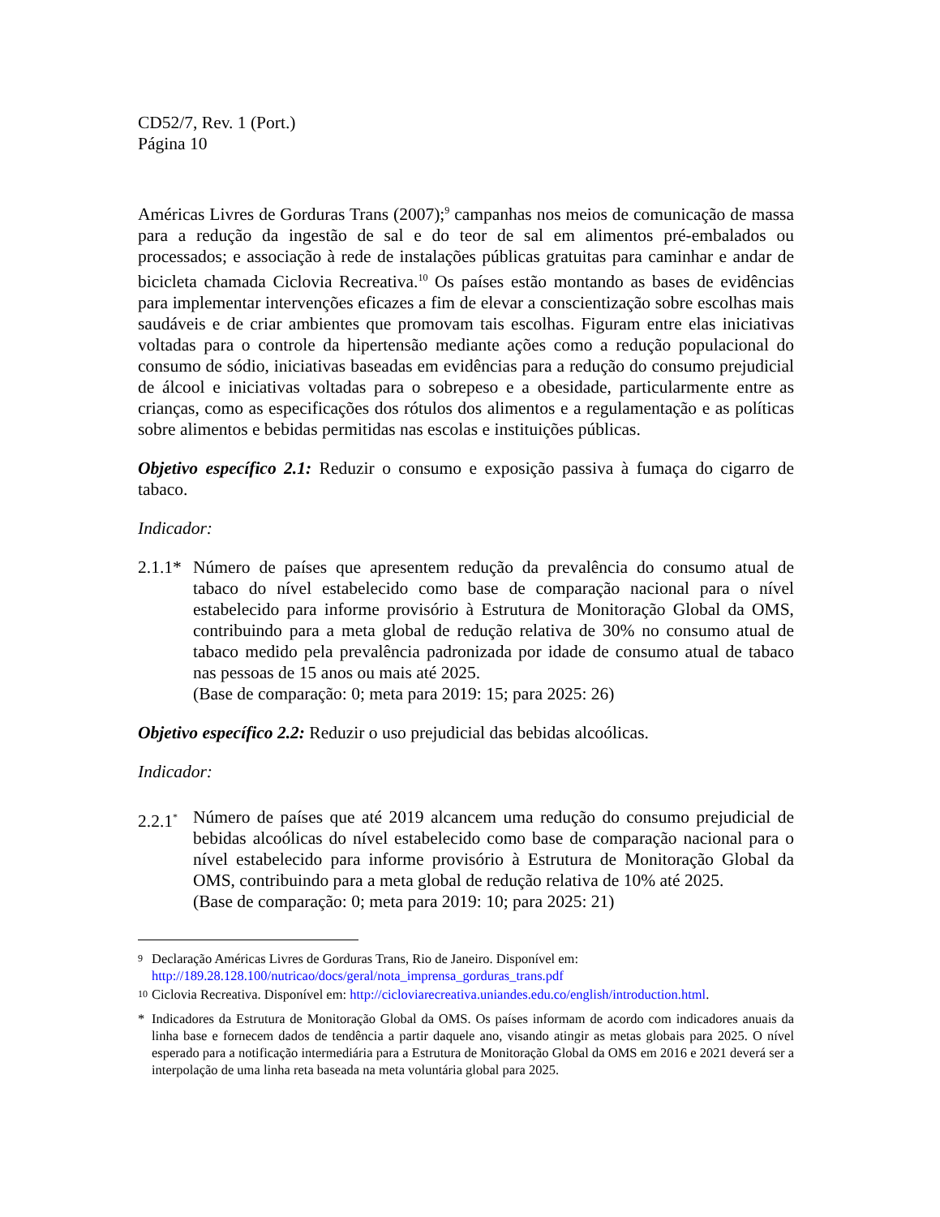CD52/7, Rev. 1 (Port.)
Página 10
Américas Livres de Gorduras Trans (2007);<sup>9</sup> campanhas nos meios de comunicação de massa para a redução da ingestão de sal e do teor de sal em alimentos pré-embalados ou processados; e associação à rede de instalações públicas gratuitas para caminhar e andar de bicicleta chamada Ciclovia Recreativa.<sup>10</sup> Os países estão montando as bases de evidências para implementar intervenções eficazes a fim de elevar a conscientização sobre escolhas mais saudáveis e de criar ambientes que promovam tais escolhas. Figuram entre elas iniciativas voltadas para o controle da hipertensão mediante ações como a redução populacional do consumo de sódio, iniciativas baseadas em evidências para a redução do consumo prejudicial de álcool e iniciativas voltadas para o sobrepeso e a obesidade, particularmente entre as crianças, como as especificações dos rótulos dos alimentos e a regulamentação e as políticas sobre alimentos e bebidas permitidas nas escolas e instituições públicas.
Objetivo específico 2.1: Reduzir o consumo e exposição passiva à fumaça do cigarro de tabaco.
Indicador:
2.1.1*
Número de países que apresentem redução da prevalência do consumo atual de tabaco do nível estabelecido como base de comparação nacional para o nível estabelecido para informe provisório à Estrutura de Monitoração Global da OMS, contribuindo para a meta global de redução relativa de 30% no consumo atual de tabaco medido pela prevalência padronizada por idade de consumo atual de tabaco nas pessoas de 15 anos ou mais até 2025.
(Base de comparação: 0; meta para 2019: 15; para 2025: 26)
Objetivo específico 2.2: Reduzir o uso prejudicial das bebidas alcoólicas.
Indicador:
2.2.1<sup>*</sup>
Número de países que até 2019 alcancem uma redução do consumo prejudicial de bebidas alcoólicas do nível estabelecido como base de comparação nacional para o nível estabelecido para informe provisório à Estrutura de Monitoração Global da OMS, contribuindo para a meta global de redução relativa de 10% até 2025.
(Base de comparação: 0; meta para 2019: 10; para 2025: 21)
<sup>9</sup>
Declaração Américas Livres de Gorduras Trans, Rio de Janeiro. Disponível em:
http://189.28.128.100/nutricao/docs/geral/nota_imprensa_gorduras_trans.pdf
<sup>10</sup>
Ciclovia Recreativa. Disponível em: http://cicloviarecreativa.uniandes.edu.co/english/introduction.html.
* Indicadores da Estrutura de Monitoração Global da OMS. Os países informam de acordo com indicadores anuais da linha base e fornecem dados de tendência a partir daquele ano, visando atingir as metas globais para 2025. O nível esperado para a notificação intermediária para a Estrutura de Monitoração Global da OMS em 2016 e 2021 deverá ser a interpolação de uma linha reta baseada na meta voluntária global para 2025.